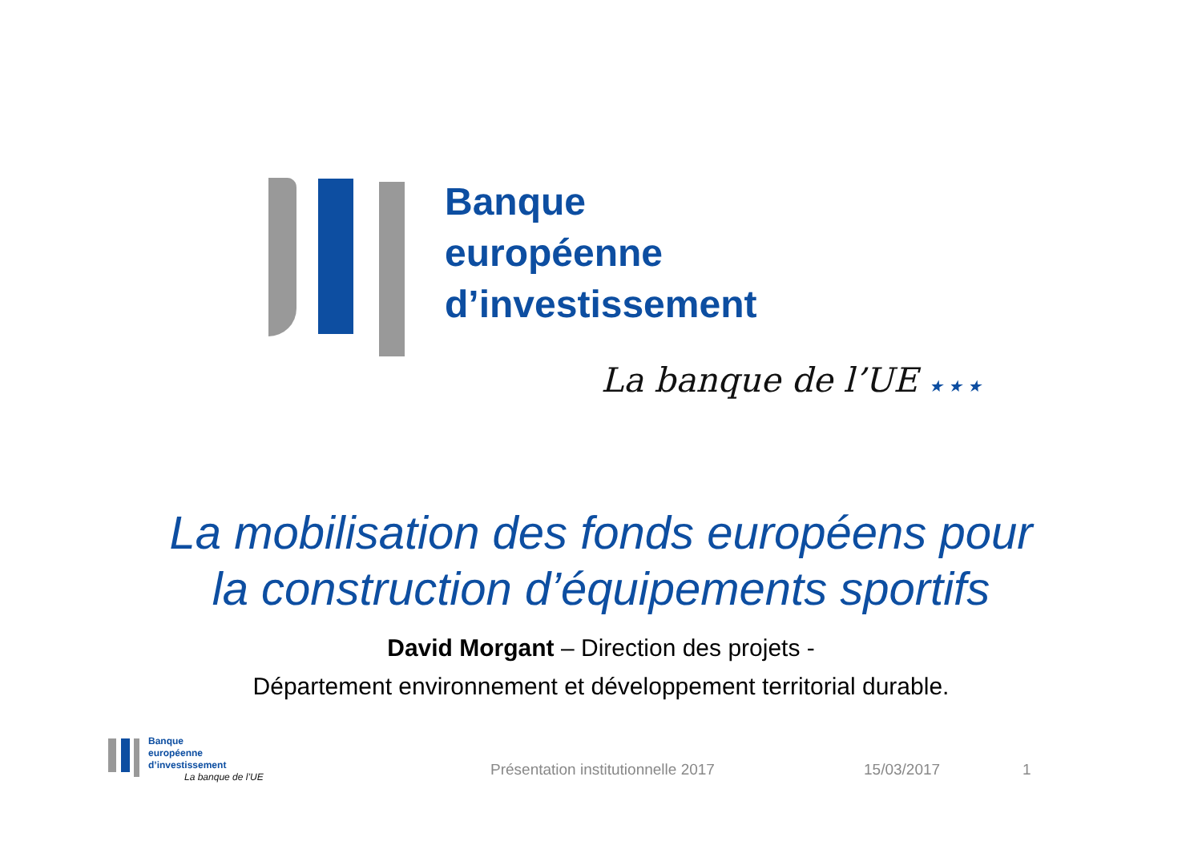Banque
européenne
d’investissement
La banque de l’UE ★ ★ ★
Banque
européenne
d’investissement
La banque de l’UE
La mobilisation des fonds européens pour
la construction d’équipements sportifs
David Morgant – Direction des projets -
Département environnement et développement territorial durable.
Présentation institutionnelle 2017 15/03/2017 1